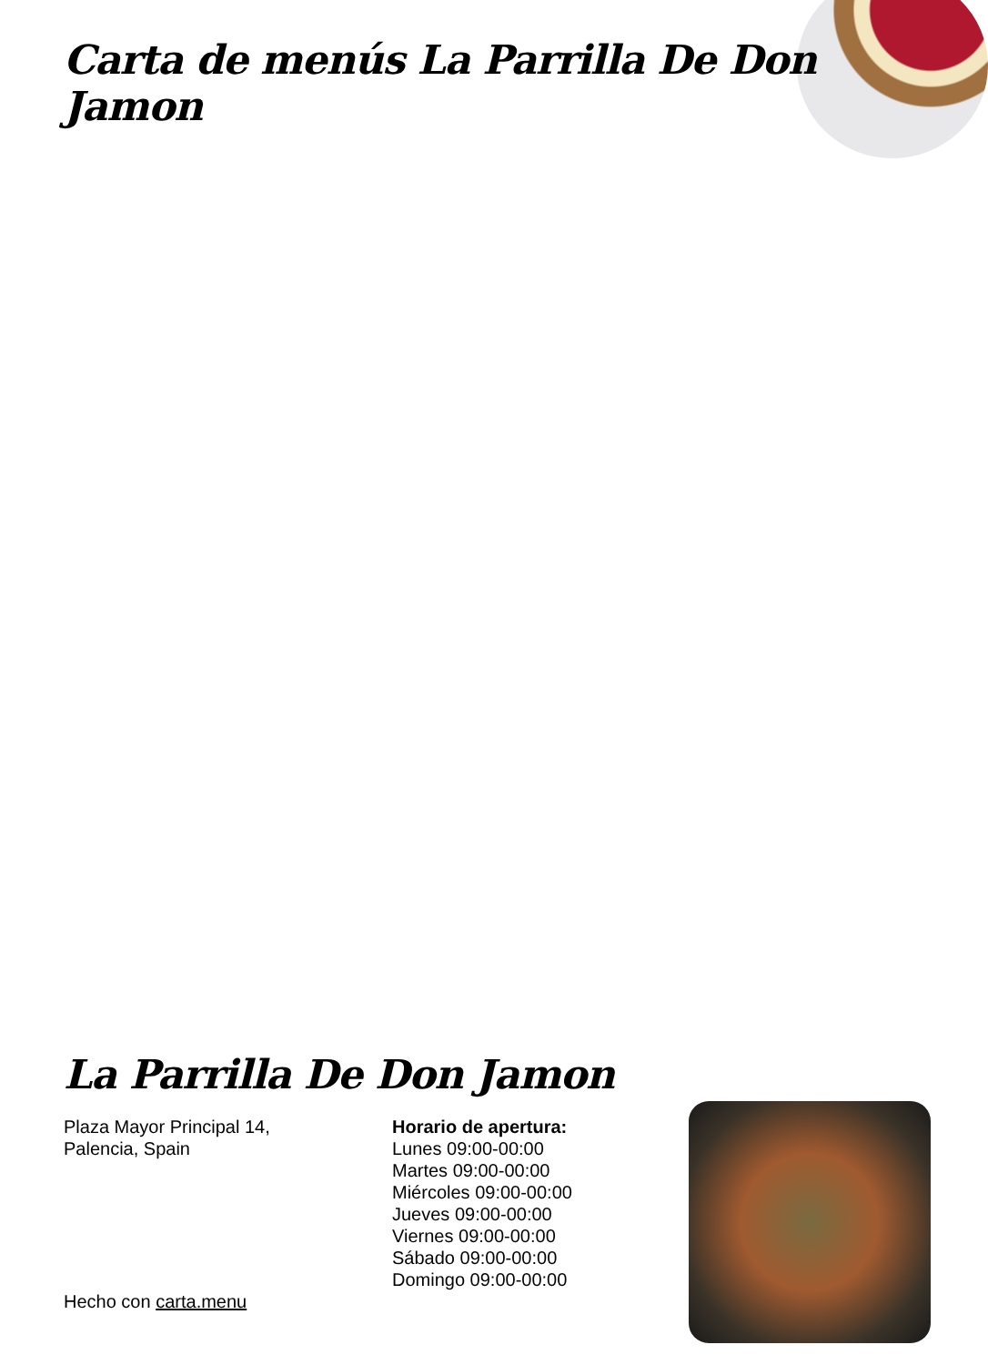Carta de menús La Parrilla De Don Jamon
La Parrilla De Don Jamon
Plaza Mayor Principal 14,
Palencia, Spain
Hecho con carta.menu
Horario de apertura:
Lunes 09:00-00:00
Martes 09:00-00:00
Miércoles 09:00-00:00
Jueves 09:00-00:00
Viernes 09:00-00:00
Sábado 09:00-00:00
Domingo 09:00-00:00